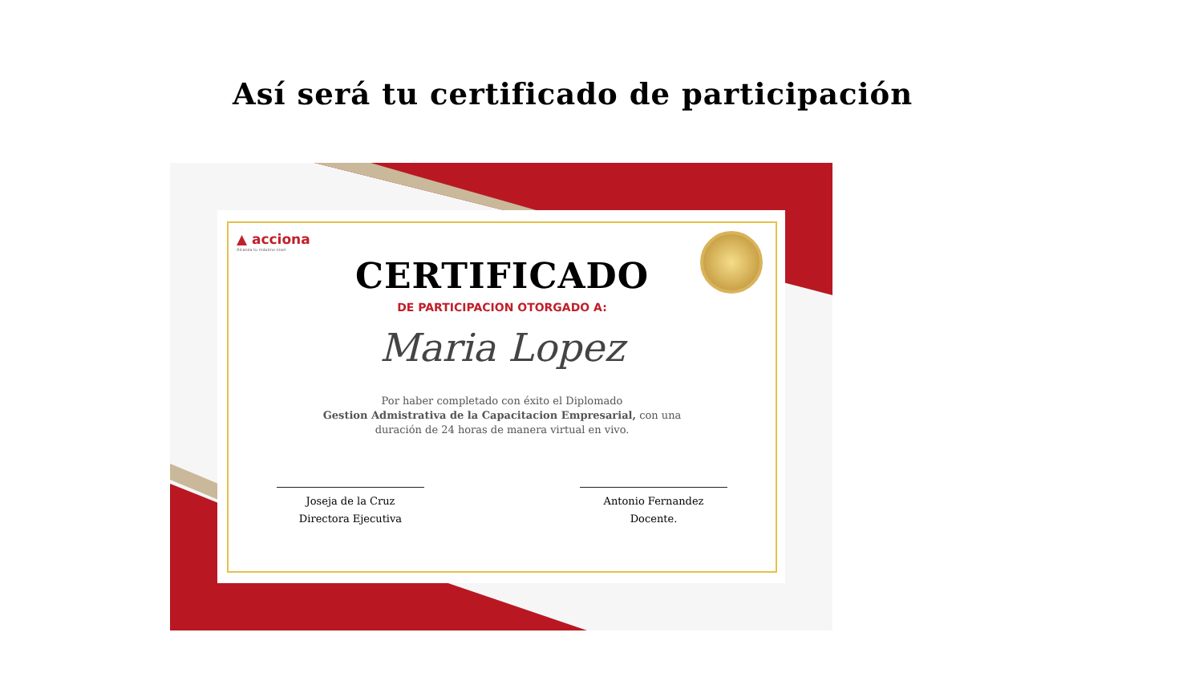Así será tu certificado de participación
▲ acciona
Alcanza tu máximo nivel
CERTIFICADO
DE PARTICIPACION OTORGADO A:
Maria Lopez
Por haber completado con éxito el Diplomado
Gestion Admistrativa de la Capacitacion Empresarial, con una
duración de 24 horas de manera virtual en vivo.
Joseja de la Cruz
Directora Ejecutiva
Antonio Fernandez
Docente.